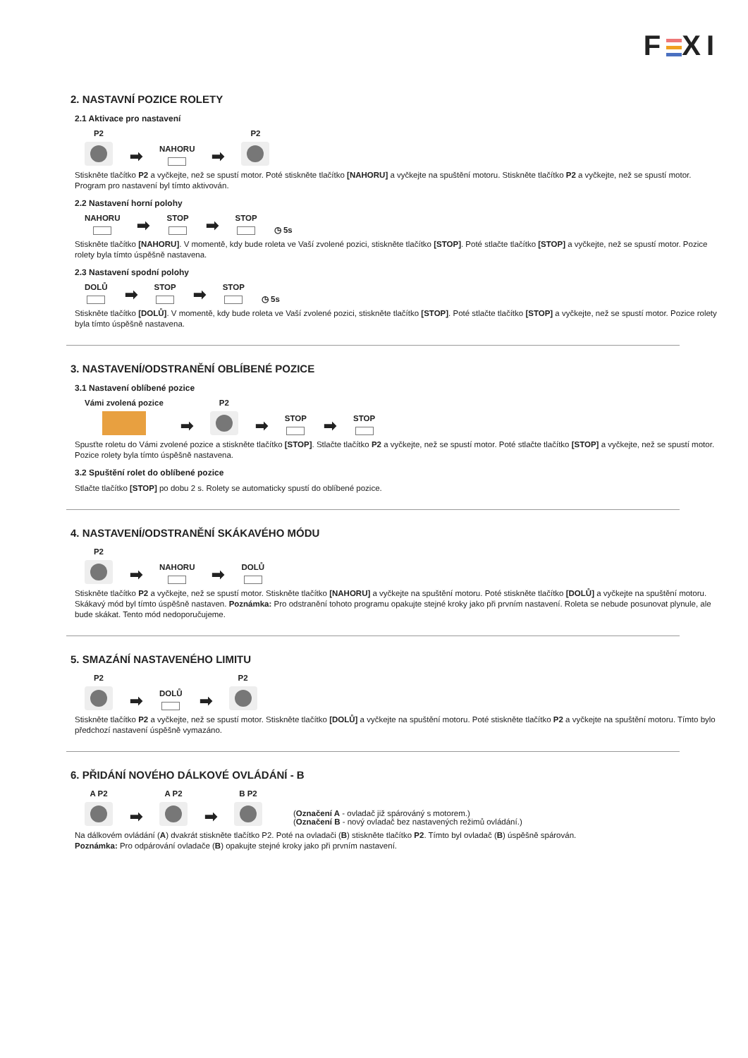F XI
2. NASTAVNÍ POZICE ROLETY
2.1 Aktivace pro nastavení
P2
➡
NAHORU
➡
P2
Stiskněte tlačítko P2 a vyčkejte, než se spustí motor. Poté stiskněte tlačítko [NAHORU] a vyčkejte na spuštění motoru. Stiskněte tlačítko P2 a vyčkejte, než se spustí motor. Program pro nastavení byl tímto aktivován.
2.2 Nastavení horní polohy
NAHORU
➡
STOP
➡
STOP
◷ 5s
Stiskněte tlačítko [NAHORU]. V momentě, kdy bude roleta ve Vaší zvolené pozici, stiskněte tlačítko [STOP]. Poté stlačte tlačítko [STOP] a vyčkejte, než se spustí motor. Pozice rolety byla tímto úspěšně nastavena.
2.3 Nastavení spodní polohy
DOLŮ
➡
STOP
➡
STOP
◷ 5s
Stiskněte tlačítko [DOLŮ]. V momentě, kdy bude roleta ve Vaší zvolené pozici, stiskněte tlačítko [STOP]. Poté stlačte tlačítko [STOP] a vyčkejte, než se spustí motor. Pozice rolety byla tímto úspěšně nastavena.
3. NASTAVENÍ/ODSTRANĚNÍ OBLÍBENÉ POZICE
3.1 Nastavení oblíbené pozice
Vámi zvolená pozice
➡
P2
➡
STOP
➡
STOP
Spusťte roletu do Vámi zvolené pozice a stiskněte tlačítko [STOP]. Stlačte tlačítko P2 a vyčkejte, než se spustí motor. Poté stlačte tlačítko [STOP] a vyčkejte, než se spustí motor. Pozice rolety byla tímto úspěšně nastavena.
3.2 Spuštění rolet do oblíbené pozice
Stlačte tlačítko [STOP] po dobu 2 s. Rolety se automaticky spustí do oblíbené pozice.
4. NASTAVENÍ/ODSTRANĚNÍ SKÁKAVÉHO MÓDU
P2
➡
NAHORU
➡
DOLŮ
Stiskněte tlačítko P2 a vyčkejte, než se spustí motor. Stiskněte tlačítko [NAHORU] a vyčkejte na spuštění motoru. Poté stiskněte tlačítko [DOLŮ] a vyčkejte na spuštění motoru. Skákavý mód byl tímto úspěšně nastaven. Poznámka: Pro odstranění tohoto programu opakujte stejné kroky jako při prvním nastavení. Roleta se nebude posunovat plynule, ale bude skákat. Tento mód nedoporučujeme.
5. SMAZÁNÍ NASTAVENÉHO LIMITU
P2
➡
DOLŮ
➡
P2
Stiskněte tlačítko P2 a vyčkejte, než se spustí motor. Stiskněte tlačítko [DOLŮ] a vyčkejte na spuštění motoru. Poté stiskněte tlačítko P2 a vyčkejte na spuštění motoru. Tímto bylo předchozí nastavení úspěšně vymazáno.
6. PŘIDÁNÍ NOVÉHO DÁLKOVÉ OVLÁDÁNÍ - B
A P2
➡
A P2
➡
B P2
(Označení A - ovladač již spárováný s motorem.)
(Označení B - nový ovladač bez nastavených režimů ovládání.)
Na dálkovém ovládání (A) dvakrát stiskněte tlačítko P2. Poté na ovladači (B) stiskněte tlačítko P2. Tímto byl ovladač (B) úspěšně spárován.
Poznámka: Pro odpárování ovladače (B) opakujte stejné kroky jako při prvním nastavení.